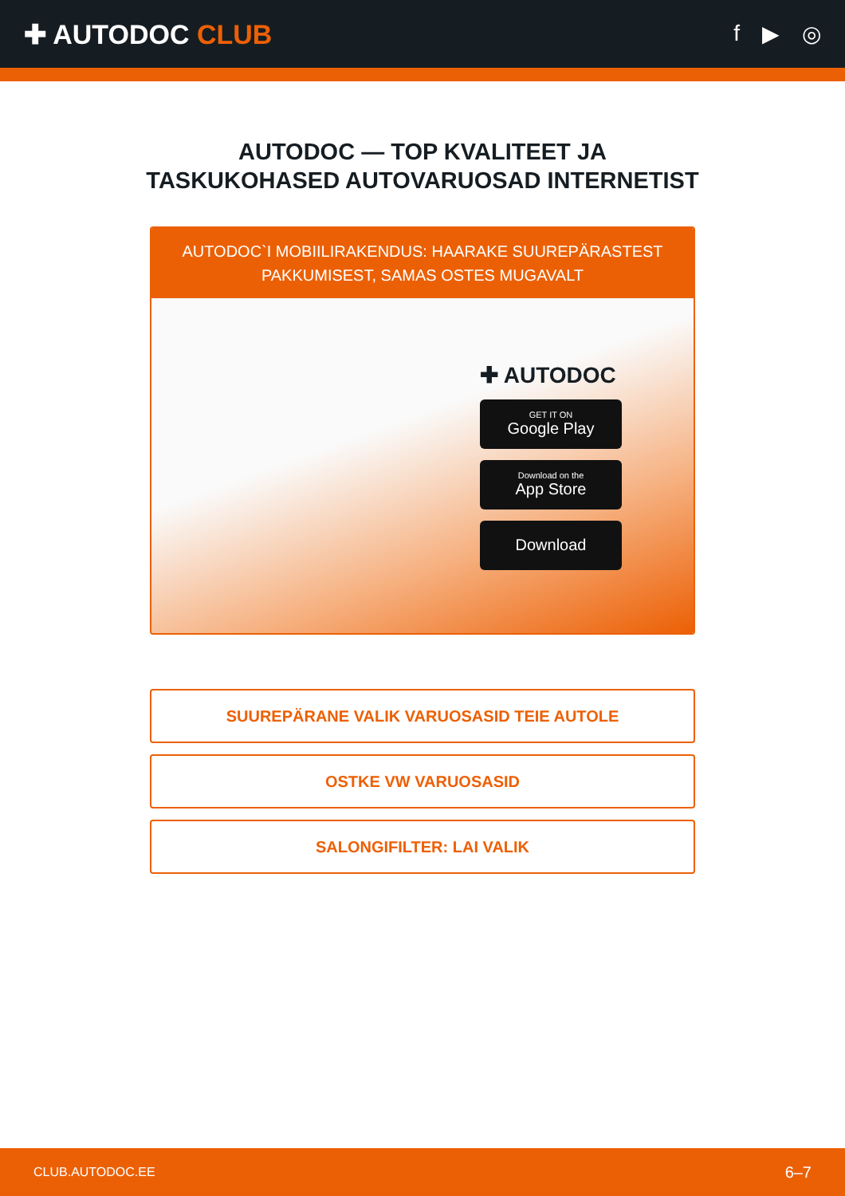✚ AUTODOC CLUB
f ▶ ◎
AUTODOC — TOP KVALITEET JA TASKUKOHASED AUTOVARUOSAD INTERNETIST
AUTODOC`I MOBIILIRAKENDUS: HAARAKE SUUREPÄRASTEST PAKKUMISEST, SAMAS OSTES MUGAVALT
✚ AUTODOC
GET IT ON
Google Play
Download on the
App Store
Download
SUUREPÄRANE VALIK VARUOSASID TEIE AUTOLE
OSTKE VW VARUOSASID
SALONGIFILTER: LAI VALIK
CLUB.AUTODOC.EE 6–7